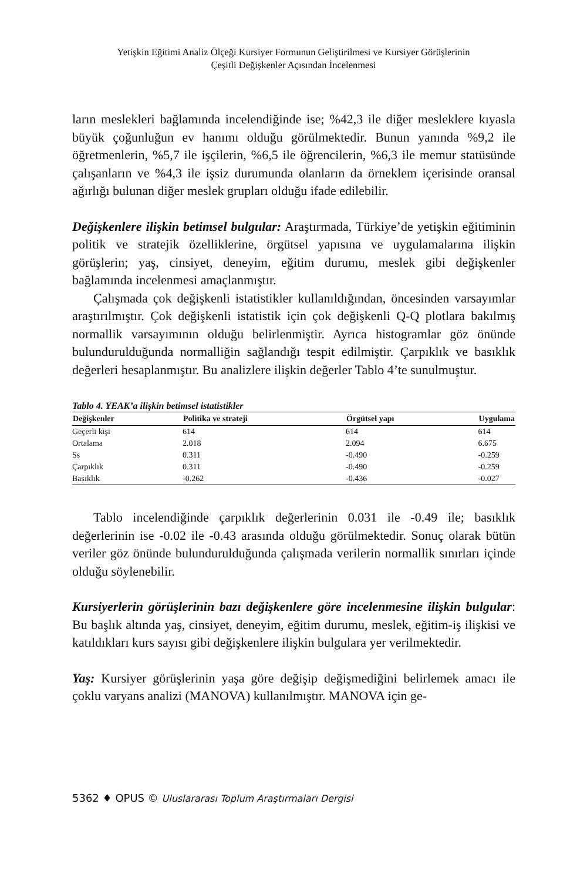Yetişkin Eğitimi Analiz Ölçeği Kursiyer Formunun Geliştirilmesi ve Kursiyer Görüşlerinin
Çeşitli Değişkenler Açısından İncelenmesi
ların meslekleri bağlamında incelendiğinde ise; %42,3 ile diğer mesleklere kıyasla büyük çoğunluğun ev hanımı olduğu görülmektedir. Bunun yanında %9,2 ile öğretmenlerin, %5,7 ile işçilerin, %6,5 ile öğrencilerin, %6,3 ile memur statüsünde çalışanların ve %4,3 ile işsiz durumunda olanların da örneklem içerisinde oransal ağırlığı bulunan diğer meslek grupları olduğu ifade edilebilir.
Değişkenlere ilişkin betimsel bulgular: Araştırmada, Türkiye’de yetişkin eğitiminin politik ve stratejik özelliklerine, örgütsel yapısına ve uygulamalarına ilişkin görüşlerin; yaş, cinsiyet, deneyim, eğitim durumu, meslek gibi değişkenler bağlamında incelenmesi amaçlanmıştır.
Çalışmada çok değişkenli istatistikler kullanıldığından, öncesinden varsayımlar araştırılmıştır. Çok değişkenli istatistik için çok değişkenli Q-Q plotlara bakılmış normallik varsayımının olduğu belirlenmiştir. Ayrıca histogramlar göz önünde bulundurulduğunda normalliğin sağlandığı tespit edilmiştir. Çarpıklık ve basıklık değerleri hesaplanmıştır. Bu analizlere ilişkin değerler Tablo 4’te sunulmuştur.
Tablo 4. YEAK’a ilişkin betimsel istatistikler
| Değişkenler | Politika ve strateji | Örgütsel yapı | Uygulama |
| --- | --- | --- | --- |
| Geçerli kişi | 614 | 614 | 614 |
| Ortalama | 2.018 | 2.094 | 6.675 |
| Ss | 0.311 | -0.490 | -0.259 |
| Çarpıklık | 0.311 | -0.490 | -0.259 |
| Basıklık | -0.262 | -0.436 | -0.027 |
Tablo incelendiğinde çarpıklık değerlerinin 0.031 ile -0.49 ile; basıklık değerlerinin ise -0.02 ile -0.43 arasında olduğu görülmektedir. Sonuç olarak bütün veriler göz önünde bulundurulduğunda çalışmada verilerin normallik sınırları içinde olduğu söylenebilir.
Kursiyerlerin görüşlerinin bazı değişkenlere göre incelenmesine ilişkin bulgular: Bu başlık altında yaş, cinsiyet, deneyim, eğitim durumu, meslek, eğitim-iş ilişkisi ve katıldıkları kurs sayısı gibi değişkenlere ilişkin bulgulara yer verilmektedir.
Yaş: Kursiyer görüşlerinin yaşa göre değişip değişmediğini belirlemek amacı ile çoklu varyans analizi (MANOVA) kullanılmıştır. MANOVA için ge-
5362 ♦ OPUS © Uluslararası Toplum Araştırmaları Dergisi